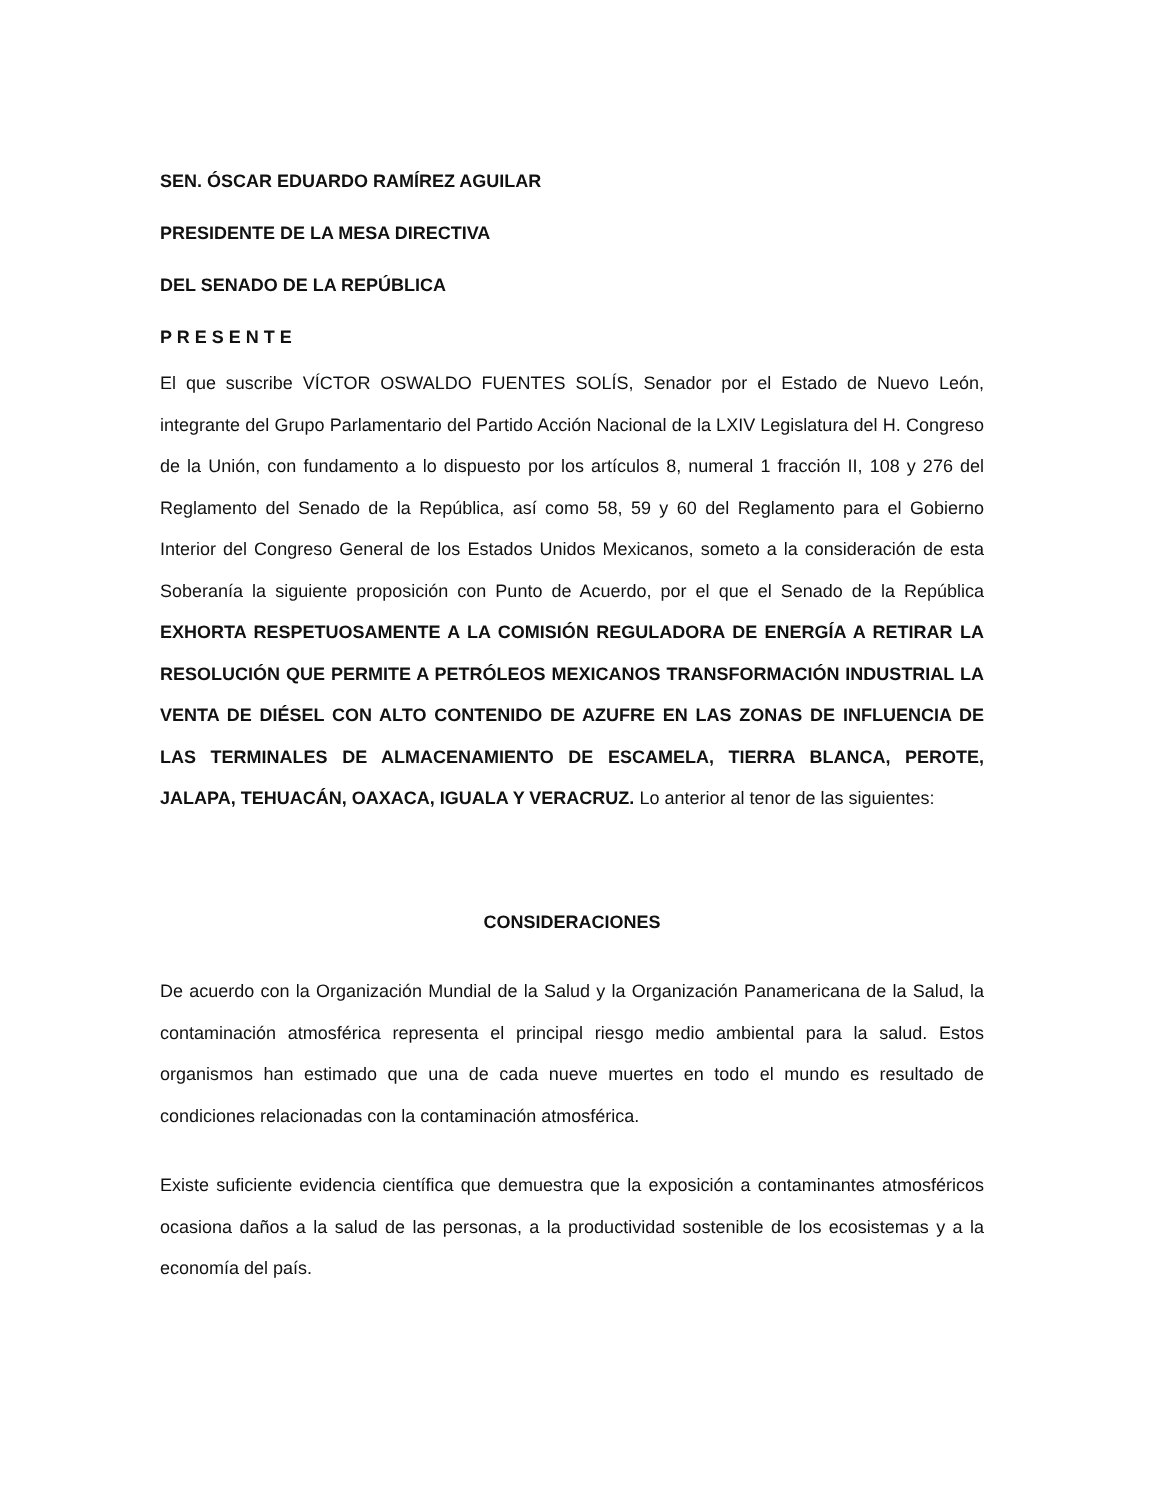SEN. ÓSCAR EDUARDO RAMÍREZ AGUILAR
PRESIDENTE DE LA MESA DIRECTIVA
DEL SENADO DE LA REPÚBLICA
P R E S E N T E
El que suscribe VÍCTOR OSWALDO FUENTES SOLÍS, Senador por el Estado de Nuevo León, integrante del Grupo Parlamentario del Partido Acción Nacional de la LXIV Legislatura del H. Congreso de la Unión, con fundamento a lo dispuesto por los artículos 8, numeral 1 fracción II, 108 y 276 del Reglamento del Senado de la República, así como 58, 59 y 60 del Reglamento para el Gobierno Interior del Congreso General de los Estados Unidos Mexicanos, someto a la consideración de esta Soberanía la siguiente proposición con Punto de Acuerdo, por el que el Senado de la República EXHORTA RESPETUOSAMENTE A LA COMISIÓN REGULADORA DE ENERGÍA A RETIRAR LA RESOLUCIÓN QUE PERMITE A PETRÓLEOS MEXICANOS TRANSFORMACIÓN INDUSTRIAL LA VENTA DE DIÉSEL CON ALTO CONTENIDO DE AZUFRE EN LAS ZONAS DE INFLUENCIA DE LAS TERMINALES DE ALMACENAMIENTO DE ESCAMELA, TIERRA BLANCA, PEROTE, JALAPA, TEHUACÁN, OAXACA, IGUALA Y VERACRUZ. Lo anterior al tenor de las siguientes:
CONSIDERACIONES
De acuerdo con la Organización Mundial de la Salud y la Organización Panamericana de la Salud, la contaminación atmosférica representa el principal riesgo medio ambiental para la salud. Estos organismos han estimado que una de cada nueve muertes en todo el mundo es resultado de condiciones relacionadas con la contaminación atmosférica.
Existe suficiente evidencia científica que demuestra que la exposición a contaminantes atmosféricos ocasiona daños a la salud de las personas, a la productividad sostenible de los ecosistemas y a la economía del país.